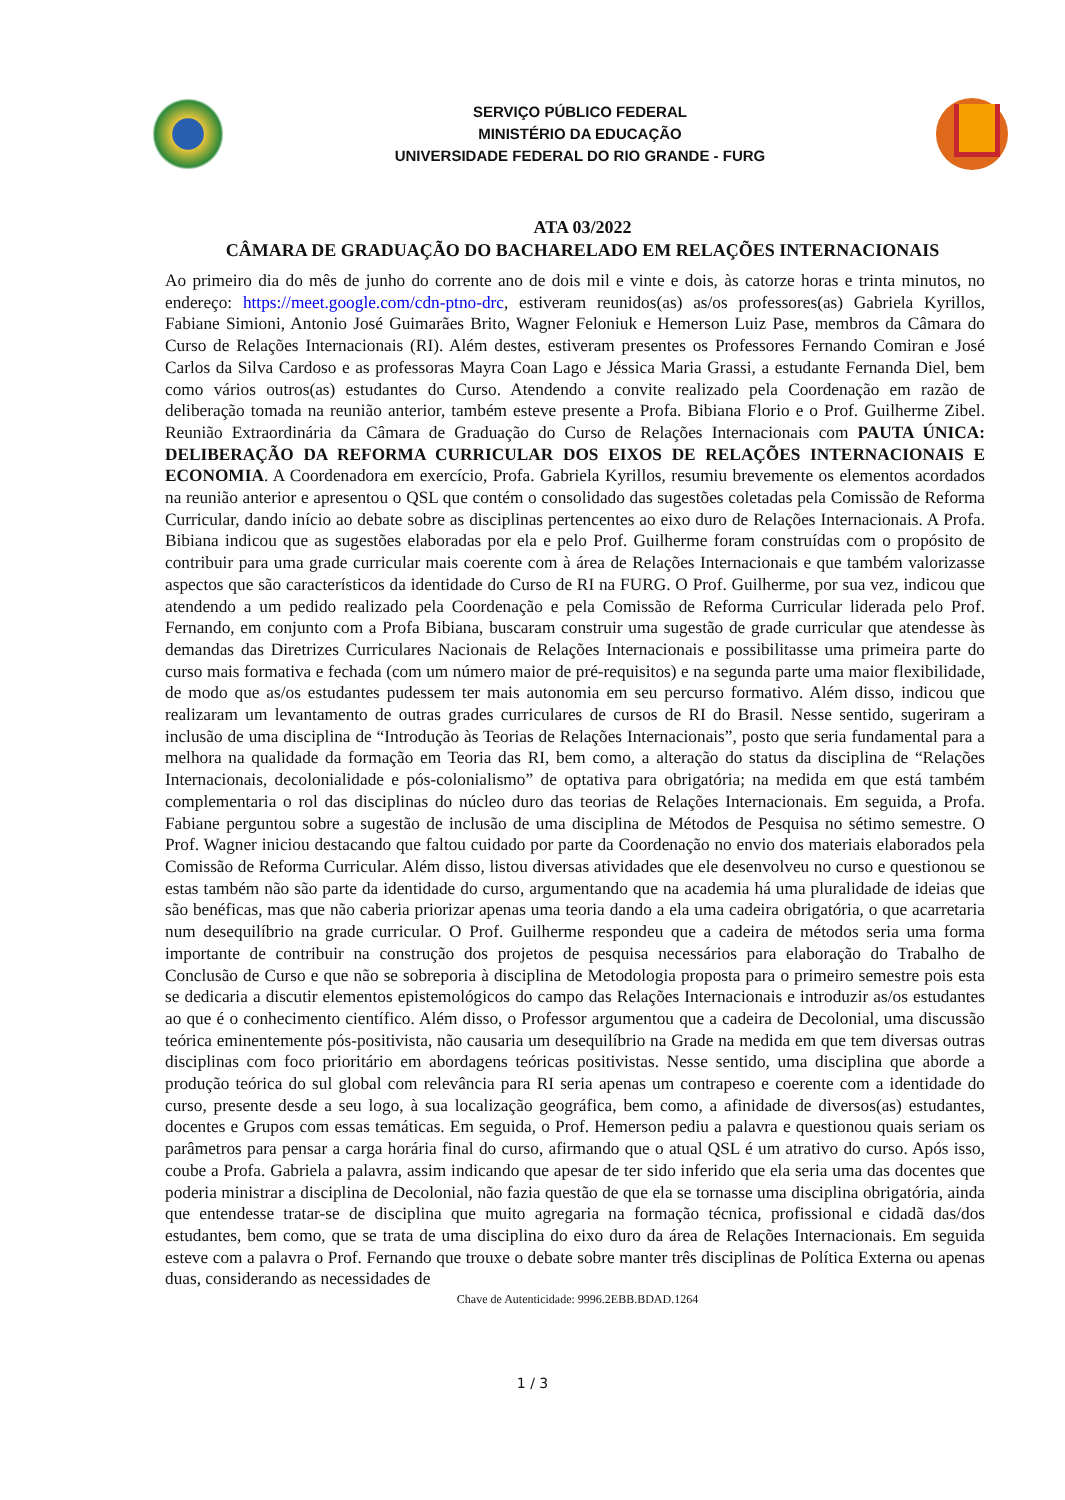SERVIÇO PÚBLICO FEDERAL
MINISTÉRIO DA EDUCAÇÃO
UNIVERSIDADE FEDERAL DO RIO GRANDE - FURG
ATA 03/2022
CÂMARA DE GRADUAÇÃO DO BACHARELADO EM RELAÇÕES INTERNACIONAIS
Ao primeiro dia do mês de junho do corrente ano de dois mil e vinte e dois, às catorze horas e trinta minutos, no endereço: https://meet.google.com/cdn-ptno-drc, estiveram reunidos(as) as/os professores(as) Gabriela Kyrillos, Fabiane Simioni, Antonio José Guimarães Brito, Wagner Feloniuk e Hemerson Luiz Pase, membros da Câmara do Curso de Relações Internacionais (RI). Além destes, estiveram presentes os Professores Fernando Comiran e José Carlos da Silva Cardoso e as professoras Mayra Coan Lago e Jéssica Maria Grassi, a estudante Fernanda Diel, bem como vários outros(as) estudantes do Curso. Atendendo a convite realizado pela Coordenação em razão de deliberação tomada na reunião anterior, também esteve presente a Profa. Bibiana Florio e o Prof. Guilherme Zibel. Reunião Extraordinária da Câmara de Graduação do Curso de Relações Internacionais com PAUTA ÚNICA: DELIBERAÇÃO DA REFORMA CURRICULAR DOS EIXOS DE RELAÇÕES INTERNACIONAIS E ECONOMIA. A Coordenadora em exercício, Profa. Gabriela Kyrillos, resumiu brevemente os elementos acordados na reunião anterior e apresentou o QSL que contém o consolidado das sugestões coletadas pela Comissão de Reforma Curricular, dando início ao debate sobre as disciplinas pertencentes ao eixo duro de Relações Internacionais. A Profa. Bibiana indicou que as sugestões elaboradas por ela e pelo Prof. Guilherme foram construídas com o propósito de contribuir para uma grade curricular mais coerente com à área de Relações Internacionais e que também valorizasse aspectos que são característicos da identidade do Curso de RI na FURG. O Prof. Guilherme, por sua vez, indicou que atendendo a um pedido realizado pela Coordenação e pela Comissão de Reforma Curricular liderada pelo Prof. Fernando, em conjunto com a Profa Bibiana, buscaram construir uma sugestão de grade curricular que atendesse às demandas das Diretrizes Curriculares Nacionais de Relações Internacionais e possibilitasse uma primeira parte do curso mais formativa e fechada (com um número maior de pré-requisitos) e na segunda parte uma maior flexibilidade, de modo que as/os estudantes pudessem ter mais autonomia em seu percurso formativo. Além disso, indicou que realizaram um levantamento de outras grades curriculares de cursos de RI do Brasil. Nesse sentido, sugeriram a inclusão de uma disciplina de “Introdução às Teorias de Relações Internacionais”, posto que seria fundamental para a melhora na qualidade da formação em Teoria das RI, bem como, a alteração do status da disciplina de “Relações Internacionais, decolonialidade e pós-colonialismo” de optativa para obrigatória; na medida em que está também complementaria o rol das disciplinas do núcleo duro das teorias de Relações Internacionais. Em seguida, a Profa. Fabiane perguntou sobre a sugestão de inclusão de uma disciplina de Métodos de Pesquisa no sétimo semestre. O Prof. Wagner iniciou destacando que faltou cuidado por parte da Coordenação no envio dos materiais elaborados pela Comissão de Reforma Curricular. Além disso, listou diversas atividades que ele desenvolveu no curso e questionou se estas também não são parte da identidade do curso, argumentando que na academia há uma pluralidade de ideias que são benéficas, mas que não caberia priorizar apenas uma teoria dando a ela uma cadeira obrigatória, o que acarretaria num desequilíbrio na grade curricular. O Prof. Guilherme respondeu que a cadeira de métodos seria uma forma importante de contribuir na construção dos projetos de pesquisa necessários para elaboração do Trabalho de Conclusão de Curso e que não se sobreporia à disciplina de Metodologia proposta para o primeiro semestre pois esta se dedicaria a discutir elementos epistemológicos do campo das Relações Internacionais e introduzir as/os estudantes ao que é o conhecimento científico. Além disso, o Professor argumentou que a cadeira de Decolonial, uma discussão teórica eminentemente pós-positivista, não causaria um desequilíbrio na Grade na medida em que tem diversas outras disciplinas com foco prioritário em abordagens teóricas positivistas. Nesse sentido, uma disciplina que aborde a produção teórica do sul global com relevância para RI seria apenas um contrapeso e coerente com a identidade do curso, presente desde a seu logo, à sua localização geográfica, bem como, a afinidade de diversos(as) estudantes, docentes e Grupos com essas temáticas. Em seguida, o Prof. Hemerson pediu a palavra e questionou quais seriam os parâmetros para pensar a carga horária final do curso, afirmando que o atual QSL é um atrativo do curso. Após isso, coube a Profa. Gabriela a palavra, assim indicando que apesar de ter sido inferido que ela seria uma das docentes que poderia ministrar a disciplina de Decolonial, não fazia questão de que ela se tornasse uma disciplina obrigatória, ainda que entendesse tratar-se de disciplina que muito agregaria na formação técnica, profissional e cidadã das/dos estudantes, bem como, que se trata de uma disciplina do eixo duro da área de Relações Internacionais. Em seguida esteve com a palavra o Prof. Fernando que trouxe o debate sobre manter três disciplinas de Política Externa ou apenas duas, considerando as necessidades de
Chave de Autenticidade: 9996.2EBB.BDAD.1264
1 / 3